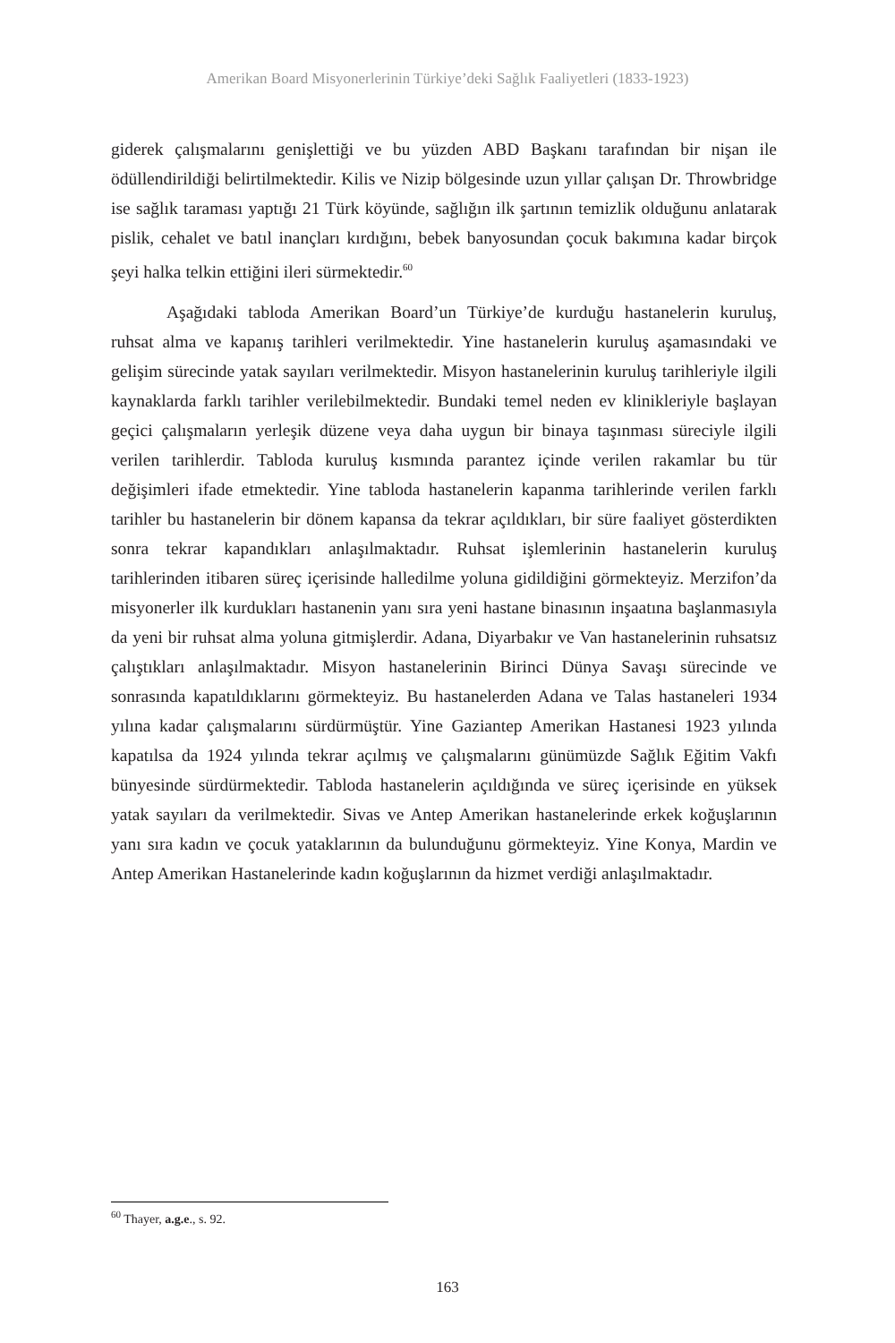Amerikan Board Misyonerlerinin Türkiye’deki Sağlık Faaliyetleri (1833-1923)
giderek çalışmalarını genişlettiği ve bu yüzden ABD Başkanı tarafından bir nişan ile ödüllendirildiği belirtilmektedir. Kilis ve Nizip bölgesinde uzun yıllar çalışan Dr. Throwbridge ise sağlık taraması yaptığı 21 Türk köyünde, sağlığın ilk şartının temizlik olduğunu anlatarak pislik, cehalet ve batıl inançları kırdığını, bebek banyosundan çocuk bakımına kadar birçok şeyi halka telkin ettiğini ileri sürmektedir.<sup>60</sup>
Aşağıdaki tabloda Amerikan Board’un Türkiye’de kurduğu hastanelerin kuruluş, ruhsat alma ve kapanış tarihleri verilmektedir. Yine hastanelerin kuruluş aşamasındaki ve gelişim sürecinde yatak sayıları verilmektedir. Misyon hastanelerinin kuruluş tarihleriyle ilgili kaynaklarda farklı tarihler verilebilmektedir. Bundaki temel neden ev klinikleriyle başlayan geçici çalışmaların yerleşik düzene veya daha uygun bir binaya taşınması süreciyle ilgili verilen tarihlerdir. Tabloda kuruluş kısmında parantez içinde verilen rakamlar bu tür değişimleri ifade etmektedir. Yine tabloda hastanelerin kapanma tarihlerinde verilen farklı tarihler bu hastanelerin bir dönem kapansa da tekrar açıldıkları, bir süre faaliyet gösterdikten sonra tekrar kapandıkları anlaşılmaktadır. Ruhsat işlemlerinin hastanelerin kuruluş tarihlerinden itibaren süreç içerisinde halledilme yoluna gidildiğini görmekteyiz. Merzifon’da misyonerler ilk kurdukları hastanenin yanı sıra yeni hastane binasının inşaatına başlanmasıyla da yeni bir ruhsat alma yoluna gitmişlerdir. Adana, Diyarbakır ve Van hastanelerinin ruhsatsız çalıştıkları anlaşılmaktadır. Misyon hastanelerinin Birinci Dünya Savaşı sürecinde ve sonrasında kapatıldıklarını görmekteyiz. Bu hastanelerden Adana ve Talas hastaneleri 1934 yılına kadar çalışmalarını sürdürmüştür. Yine Gaziantep Amerikan Hastanesi 1923 yılında kapatılsa da 1924 yılında tekrar açılmış ve çalışmalarını günümüzde Sağlık Eğitim Vakfı bünyesinde sürdürmektedir. Tabloda hastanelerin açıldığında ve süreç içerisinde en yüksek yatak sayıları da verilmektedir. Sivas ve Antep Amerikan hastanelerinde erkek koğuşlarının yanı sıra kadın ve çocuk yataklarının da bulunduğunu görmekteyiz. Yine Konya, Mardin ve Antep Amerikan Hastanelerinde kadın koğuşlarının da hizmet verdiği anlaşılmaktadır.
<sup>60</sup> Thayer, a.g.e., s. 92.
163